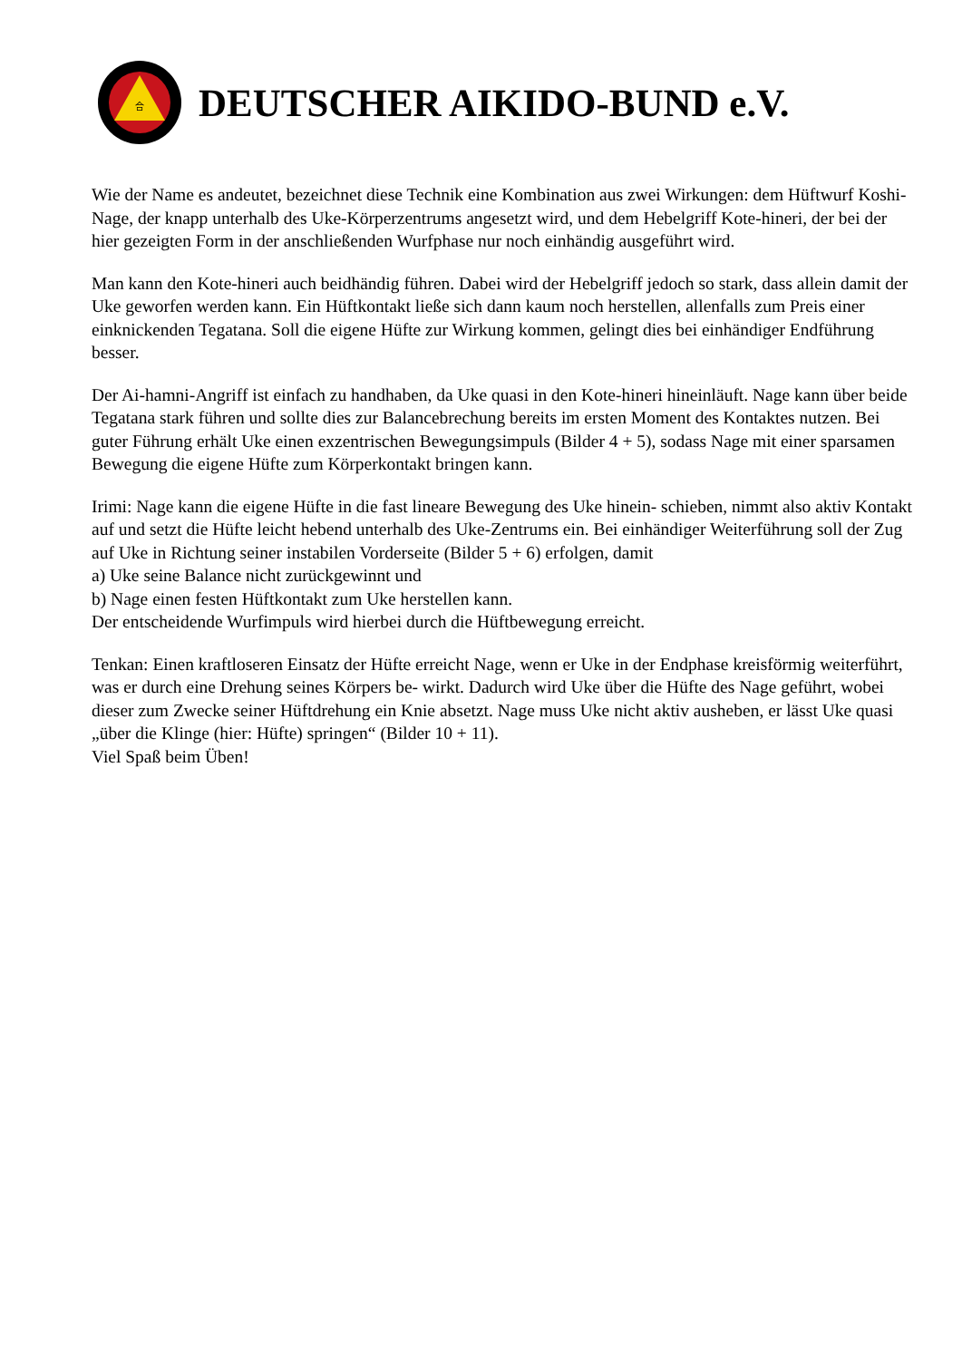合
DEUTSCHER AIKIDO-BUND e.V.
Wie der Name es andeutet, bezeichnet diese Technik eine Kombination aus zwei Wirkungen: dem Hüftwurf Koshi-Nage, der knapp unterhalb des Uke-Körperzentrums angesetzt wird, und dem Hebelgriff Kote-hineri, der bei der hier gezeigten Form in der anschließenden Wurfphase nur noch einhändig ausgeführt wird.
Man kann den Kote-hineri auch beidhändig führen. Dabei wird der Hebelgriff jedoch so stark, dass allein damit der Uke geworfen werden kann. Ein Hüftkontakt ließe sich dann kaum noch herstellen, allenfalls zum Preis einer einknickenden Tegatana. Soll die eigene Hüfte zur Wirkung kommen, gelingt dies bei einhändiger Endführung besser.
Der Ai-hamni-Angriff ist einfach zu handhaben, da Uke quasi in den Kote-hineri hineinläuft. Nage kann über beide Tegatana stark führen und sollte dies zur Balancebrechung bereits im ersten Moment des Kontaktes nutzen. Bei guter Führung erhält Uke einen exzentrischen Bewegungsimpuls (Bilder 4 + 5), sodass Nage mit einer sparsamen Bewegung die eigene Hüfte zum Körperkontakt bringen kann.
Irimi: Nage kann die eigene Hüfte in die fast lineare Bewegung des Uke hinein- schieben, nimmt also aktiv Kontakt auf und setzt die Hüfte leicht hebend unterhalb des Uke-Zentrums ein. Bei einhändiger Weiterführung soll der Zug auf Uke in Richtung seiner instabilen Vorderseite (Bilder 5 + 6) erfolgen, damit
a) Uke seine Balance nicht zurückgewinnt und
b) Nage einen festen Hüftkontakt zum Uke herstellen kann.
Der entscheidende Wurfimpuls wird hierbei durch die Hüftbewegung erreicht.
Tenkan: Einen kraftloseren Einsatz der Hüfte erreicht Nage, wenn er Uke in der Endphase kreisförmig weiterführt, was er durch eine Drehung seines Körpers be- wirkt. Dadurch wird Uke über die Hüfte des Nage geführt, wobei dieser zum Zwecke seiner Hüftdrehung ein Knie absetzt. Nage muss Uke nicht aktiv ausheben, er lässt Uke quasi „über die Klinge (hier: Hüfte) springen“ (Bilder 10 + 11).
Viel Spaß beim Üben!